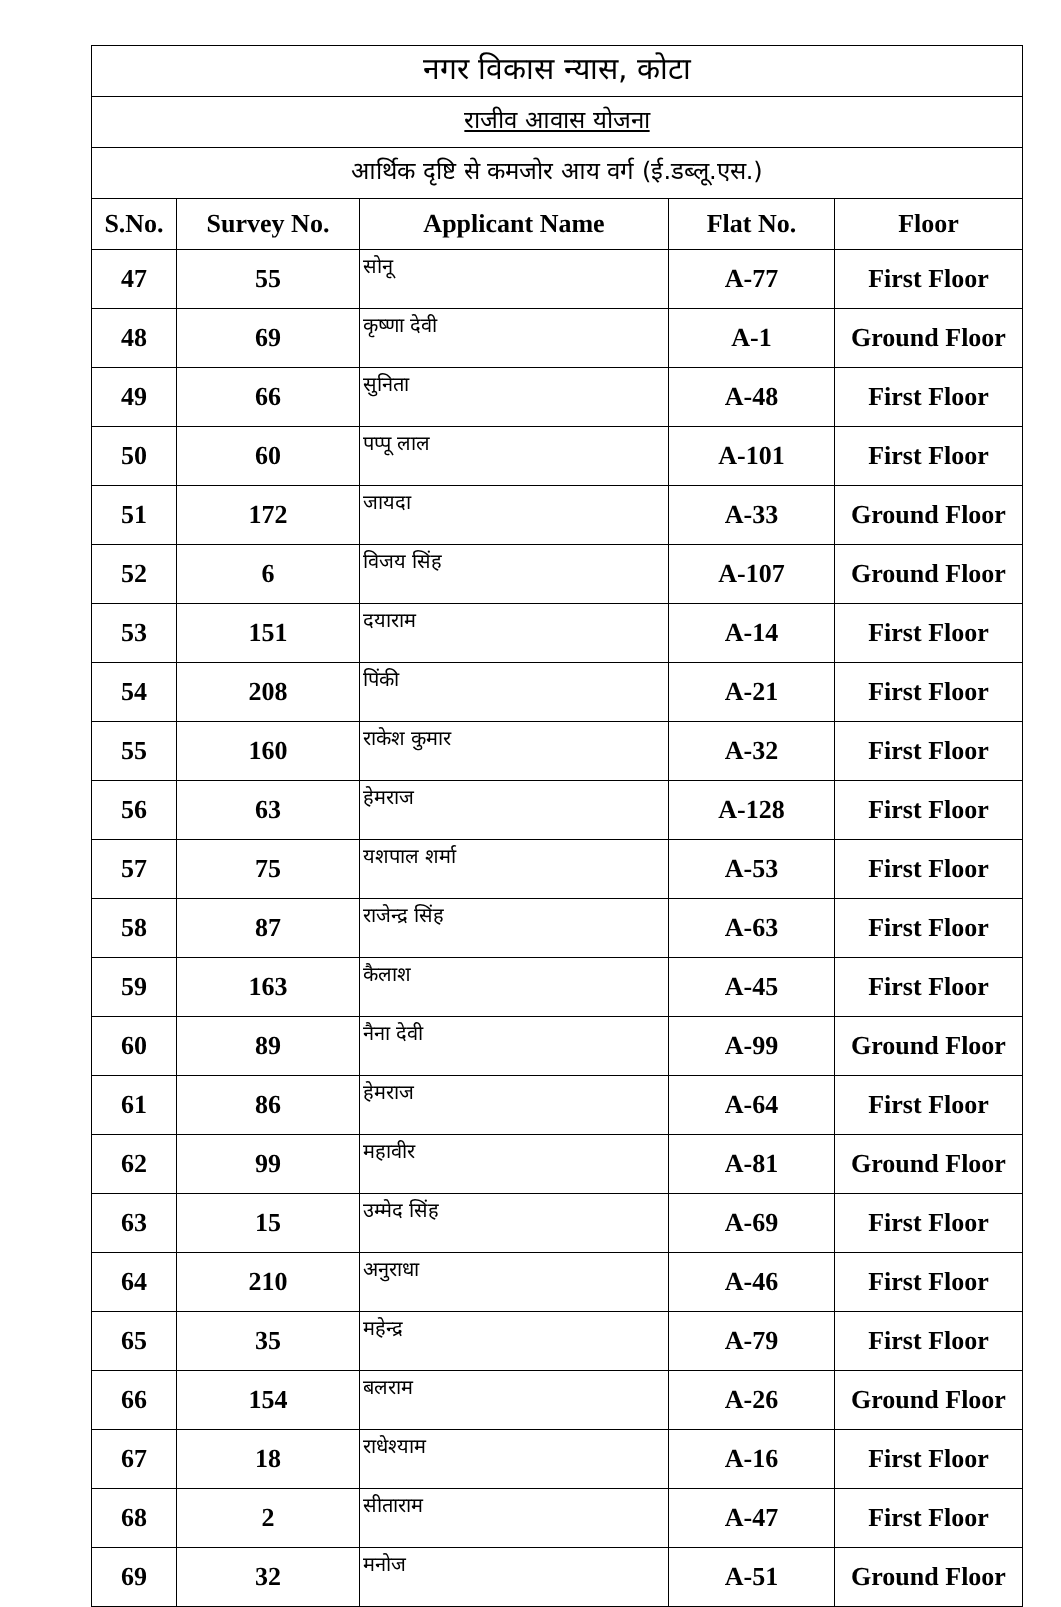| नगर विकास न्यास, कोटा | | | | |
| राजीव आवास योजना | | | | |
| आर्थिक दृष्टि से कमजोर आय वर्ग (ई.डब्लू.एस.) | | | | |
| S.No. | Survey No. | Applicant Name | Flat No. | Floor |
| 47 | 55 | सोनू | A-77 | First Floor |
| 48 | 69 | कृष्णा देवी | A-1 | Ground Floor |
| 49 | 66 | सुनिता | A-48 | First Floor |
| 50 | 60 | पप्पू लाल | A-101 | First Floor |
| 51 | 172 | जायदा | A-33 | Ground Floor |
| 52 | 6 | विजय सिंह | A-107 | Ground Floor |
| 53 | 151 | दयाराम | A-14 | First Floor |
| 54 | 208 | पिंकी | A-21 | First Floor |
| 55 | 160 | राकेश कुमार | A-32 | First Floor |
| 56 | 63 | हेमराज | A-128 | First Floor |
| 57 | 75 | यशपाल शर्मा | A-53 | First Floor |
| 58 | 87 | राजेन्द्र सिंह | A-63 | First Floor |
| 59 | 163 | कैलाश | A-45 | First Floor |
| 60 | 89 | नैना देवी | A-99 | Ground Floor |
| 61 | 86 | हेमराज | A-64 | First Floor |
| 62 | 99 | महावीर | A-81 | Ground Floor |
| 63 | 15 | उम्मेद सिंह | A-69 | First Floor |
| 64 | 210 | अनुराधा | A-46 | First Floor |
| 65 | 35 | महेन्द्र | A-79 | First Floor |
| 66 | 154 | बलराम | A-26 | Ground Floor |
| 67 | 18 | राधेश्याम | A-16 | First Floor |
| 68 | 2 | सीताराम | A-47 | First Floor |
| 69 | 32 | मनोज | A-51 | Ground Floor |